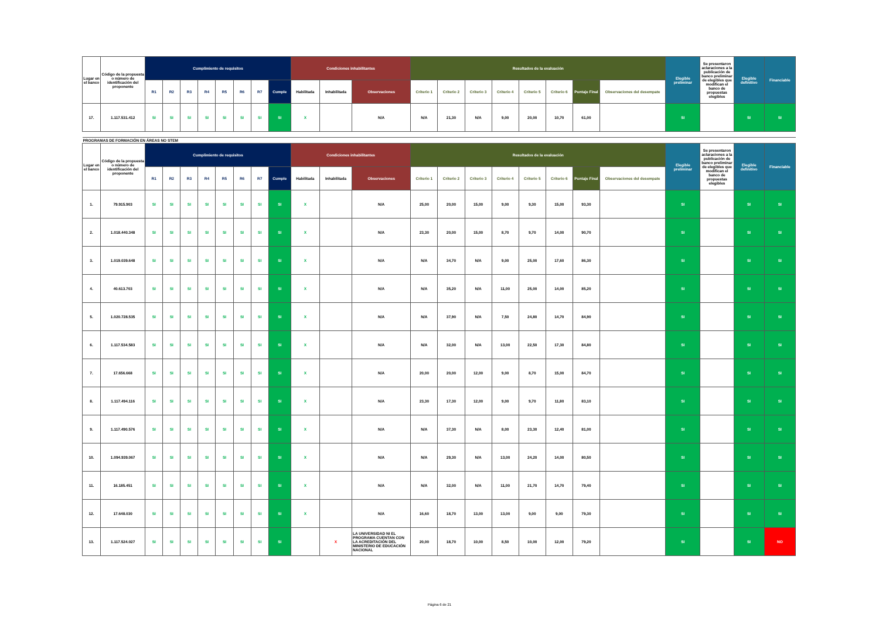| Lugar en el banco | Código de la propuesta o número de identificación del proponente | Cumplimiento de requisitos | | | | | | | | Condiciones inhabilitantes | | | Resultados de la evaluación | | | | | | | | Elegible preliminar | Se presentaron aclaraciones a la publicación de banco preliminar de elegibles que modifican el banco de propuestas elegibles | Elegible definitivo | Financiable |
| --- | --- | --- | --- | --- | --- | --- | --- | --- | --- | --- | --- | --- | --- | --- | --- | --- | --- | --- | --- | --- | --- | --- | --- | --- |
| | | R1 | R2 | R3 | R4 | R5 | R6 | R7 | Cumple | Habilitada | Inhabilitada | Observaciones | Criterio 1 | Criterio 2 | Criterio 3 | Criterio 4 | Criterio 5 | Criterio 6 | Puntaje Final | Observaciones del desempate | | | | |
| 17. | 1.117.531.412 | SI | SI | SI | SI | SI | SI | SI | SI | X | | N/A | N/A | 21,30 | N/A | 9,00 | 20,00 | 10,70 | 61,00 | | SI | | SI | SI |
| PROGRAMAS DE FORMACIÓN EN ÁREAS NO STEM | | | | | | | | | | | | | | | | | | | | | | | | |
| Lugar en el banco | Código de la propuesta o número de identificación del proponente | Cumplimiento de requisitos | | | | | | | | Condiciones inhabilitantes | | | Resultados de la evaluación | | | | | | | | Elegible preliminar | Se presentaron aclaraciones a la publicación de banco preliminar de elegibles que modifican el banco de propuestas elegibles | Elegible definitivo | Financiable |
| | | R1 | R2 | R3 | R4 | R5 | R6 | R7 | Cumple | Habilitada | Inhabilitada | Observaciones | Criterio 1 | Criterio 2 | Criterio 3 | Criterio 4 | Criterio 5 | Criterio 6 | Puntaje Final | Observaciones del desempate | | | | |
| 1. | 79.915.903 | SI | SI | SI | SI | SI | SI | SI | SI | X | | N/A | 25,00 | 20,00 | 15,00 | 9,00 | 9,30 | 15,00 | 93,30 | | SI | | SI | SI |
| 2. | 1.018.440.348 | SI | SI | SI | SI | SI | SI | SI | SI | X | | N/A | 23,30 | 20,00 | 15,00 | 8,70 | 9,70 | 14,00 | 90,70 | | SI | | SI | SI |
| 3. | 1.019.039.648 | SI | SI | SI | SI | SI | SI | SI | SI | X | | N/A | N/A | 34,70 | N/A | 9,00 | 25,00 | 17,60 | 86,30 | | SI | | SI | SI |
| 4. | 40.613.703 | SI | SI | SI | SI | SI | SI | SI | SI | X | | N/A | N/A | 35,20 | N/A | 11,00 | 25,00 | 14,00 | 85,20 | | SI | | SI | SI |
| 5. | 1.020.728.535 | SI | SI | SI | SI | SI | SI | SI | SI | X | | N/A | N/A | 37,90 | N/A | 7,50 | 24,80 | 14,70 | 84,90 | | SI | | SI | SI |
| 6. | 1.117.534.583 | SI | SI | SI | SI | SI | SI | SI | SI | X | | N/A | N/A | 32,00 | N/A | 13,00 | 22,50 | 17,30 | 84,80 | | SI | | SI | SI |
| 7. | 17.656.668 | SI | SI | SI | SI | SI | SI | SI | SI | X | | N/A | 20,00 | 20,00 | 12,00 | 9,00 | 8,70 | 15,00 | 84,70 | | SI | | SI | SI |
| 8. | 1.117.494.116 | SI | SI | SI | SI | SI | SI | SI | SI | X | | N/A | 23,30 | 17,30 | 12,00 | 9,00 | 9,70 | 11,80 | 83,10 | | SI | | SI | SI |
| 9. | 1.117.490.576 | SI | SI | SI | SI | SI | SI | SI | SI | X | | N/A | N/A | 37,30 | N/A | 8,00 | 23,30 | 12,40 | 81,00 | | SI | | SI | SI |
| 10. | 1.094.939.067 | SI | SI | SI | SI | SI | SI | SI | SI | X | | N/A | N/A | 29,30 | N/A | 13,00 | 24,20 | 14,00 | 80,50 | | SI | | SI | SI |
| 11. | 16.185.451 | SI | SI | SI | SI | SI | SI | SI | SI | X | | N/A | N/A | 32,00 | N/A | 11,00 | 21,70 | 14,70 | 79,40 | | SI | | SI | SI |
| 12. | 17.648.030 | SI | SI | SI | SI | SI | SI | SI | SI | X | | N/A | 16,60 | 18,70 | 13,00 | 13,00 | 9,00 | 9,00 | 79,30 | | SI | | SI | SI |
| 13. | 1.117.524.027 | SI | SI | SI | SI | SI | SI | SI | SI | | X | LA UNIVERSIDAD NI EL PROGRAMA CUENTAN CON LA ACREDITACIÓN DEL MINISTERIO DE EDUCACIÓN NACIONAL | 20,00 | 18,70 | 10,00 | 8,50 | 10,00 | 12,00 | 79,20 | | SI | | SI | NO |
Página 6 de 21